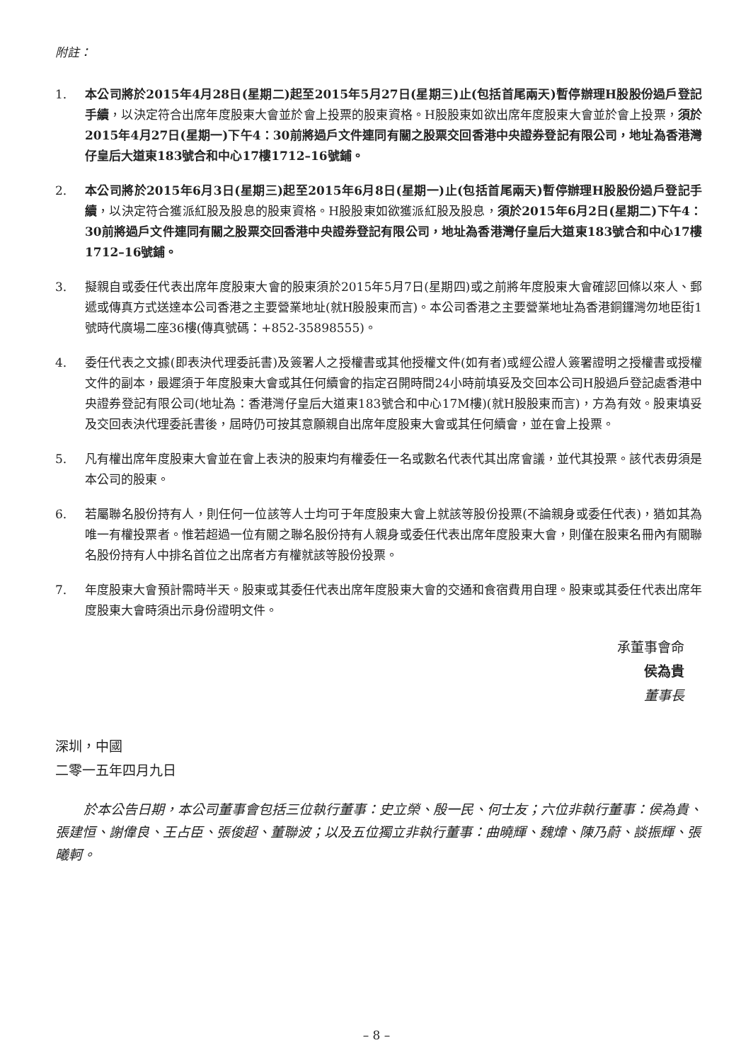附註：
1. 本公司將於2015年4月28日(星期二)起至2015年5月27日(星期三)止(包括首尾兩天)暫停辦理H股股份過戶登記手續，以決定符合出席年度股東大會並於會上投票的股東資格。H股股東如欲出席年度股東大會並於會上投票，須於2015年4月27日(星期一)下午4：30前將過戶文件連同有關之股票交回香港中央證券登記有限公司，地址為香港灣仔皇后大道東183號合和中心17樓1712–16號鋪。
2. 本公司將於2015年6月3日(星期三)起至2015年6月8日(星期一)止(包括首尾兩天)暫停辦理H股股份過戶登記手續，以決定符合獲派紅股及股息的股東資格。H股股東如欲獲派紅股及股息，須於2015年6月2日(星期二)下午4：30前將過戶文件連同有關之股票交回香港中央證券登記有限公司，地址為香港灣仔皇后大道東183號合和中心17樓1712–16號鋪。
3. 擬親自或委任代表出席年度股東大會的股東須於2015年5月7日(星期四)或之前將年度股東大會確認回條以來人、郵遞或傳真方式送達本公司香港之主要營業地址(就H股股東而言)。本公司香港之主要營業地址為香港銅鑼灣勿地臣街1號時代廣場二座36樓(傳真號碼：+852-35898555)。
4. 委任代表之文據(即表決代理委託書)及簽署人之授權書或其他授權文件(如有者)或經公證人簽署證明之授權書或授權文件的副本，最遲須于年度股東大會或其任何續會的指定召開時間24小時前填妥及交回本公司H股過戶登記處香港中央證券登記有限公司(地址為：香港灣仔皇后大道東183號合和中心17M樓)(就H股股東而言)，方為有效。股東填妥及交回表決代理委託書後，屆時仍可按其意願親自出席年度股東大會或其任何續會，並在會上投票。
5. 凡有權出席年度股東大會並在會上表決的股東均有權委任一名或數名代表代其出席會議，並代其投票。該代表毋須是本公司的股東。
6. 若屬聯名股份持有人，則任何一位該等人士均可于年度股東大會上就該等股份投票(不論親身或委任代表)，猶如其為唯一有權投票者。惟若超過一位有關之聯名股份持有人親身或委任代表出席年度股東大會，則僅在股東名冊內有關聯名股份持有人中排名首位之出席者方有權就該等股份投票。
7. 年度股東大會預計需時半天。股東或其委任代表出席年度股東大會的交通和食宿費用自理。股東或其委任代表出席年度股東大會時須出示身份證明文件。
承董事會命
侯為貴
董事長
深圳，中國
二零一五年四月九日
於本公告日期，本公司董事會包括三位執行董事：史立榮、殷一民、何士友；六位非執行董事：侯為貴、張建恒、謝偉良、王占臣、張俊超、董聯波；以及五位獨立非執行董事：曲曉輝、魏煒、陳乃蔚、談振輝、張曦軻。
– 8 –